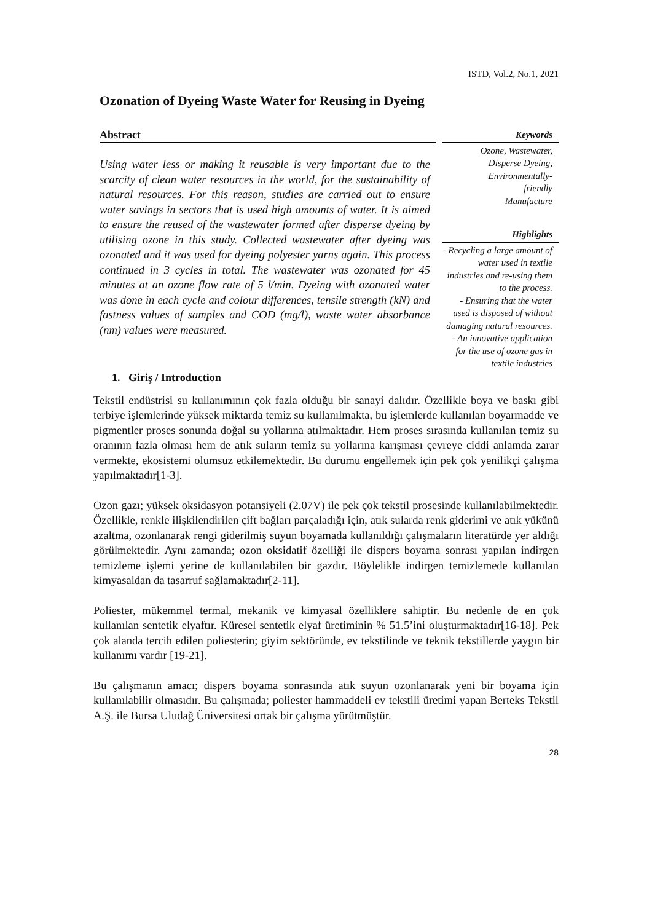ISTD, Vol.2, No.1, 2021
Ozonation of Dyeing Waste Water for Reusing in Dyeing
Abstract
Using water less or making it reusable is very important due to the scarcity of clean water resources in the world, for the sustainability of natural resources. For this reason, studies are carried out to ensure water savings in sectors that is used high amounts of water. It is aimed to ensure the reused of the wastewater formed after disperse dyeing by utilising ozone in this study. Collected wastewater after dyeing was ozonated and it was used for dyeing polyester yarns again. This process continued in 3 cycles in total. The wastewater was ozonated for 45 minutes at an ozone flow rate of 5 l/min. Dyeing with ozonated water was done in each cycle and colour differences, tensile strength (kN) and fastness values of samples and COD (mg/l), waste water absorbance (nm) values were measured.
Keywords
Ozone, Wastewater,
Disperse Dyeing,
Environmentally-
friendly
Manufacture
Highlights
- Recycling a large amount of water used in textile industries and re-using them to the process.
- Ensuring that the water used is disposed of without damaging natural resources.
- An innovative application for the use of ozone gas in textile industries
1. Giriş / Introduction
Tekstil endüstrisi su kullanımının çok fazla olduğu bir sanayi dalıdır. Özellikle boya ve baskı gibi terbiye işlemlerinde yüksek miktarda temiz su kullanılmakta, bu işlemlerde kullanılan boyarmadde ve pigmentler proses sonunda doğal su yollarına atılmaktadır. Hem proses sırasında kullanılan temiz su oranının fazla olması hem de atık suların temiz su yollarına karışması çevreye ciddi anlamda zarar vermekte, ekosistemi olumsuz etkilemektedir. Bu durumu engellemek için pek çok yenilikçi çalışma yapılmaktadır[1-3].
Ozon gazı; yüksek oksidasyon potansiyeli (2.07V) ile pek çok tekstil prosesinde kullanılabilmektedir. Özellikle, renkle ilişkilendirilen çift bağları parçaladığı için, atık sularda renk giderimi ve atık yükünü azaltma, ozonlanarak rengi giderilmiş suyun boyamada kullanıldığı çalışmaların literatürde yer aldığı görülmektedir. Aynı zamanda; ozon oksidatif özelliği ile dispers boyama sonrası yapılan indirgen temizleme işlemi yerine de kullanılabilen bir gazdır. Böylelikle indirgen temizlemede kullanılan kimyasaldan da tasarruf sağlamaktadır[2-11].
Poliester, mükemmel termal, mekanik ve kimyasal özelliklere sahiptir. Bu nedenle de en çok kullanılan sentetik elyaftır. Küresel sentetik elyaf üretiminin % 51.5’ini oluşturmaktadır[16-18]. Pek çok alanda tercih edilen poliesterin; giyim sektöründe, ev tekstilinde ve teknik tekstillerde yaygın bir kullanımı vardır [19-21].
Bu çalışmanın amacı; dispers boyama sonrasında atık suyun ozonlanarak yeni bir boyama için kullanılabilir olmasıdır. Bu çalışmada; poliester hammaddeli ev tekstili üretimi yapan Berteks Tekstil A.Ş. ile Bursa Uludağ Üniversitesi ortak bir çalışma yürütmüştür.
28